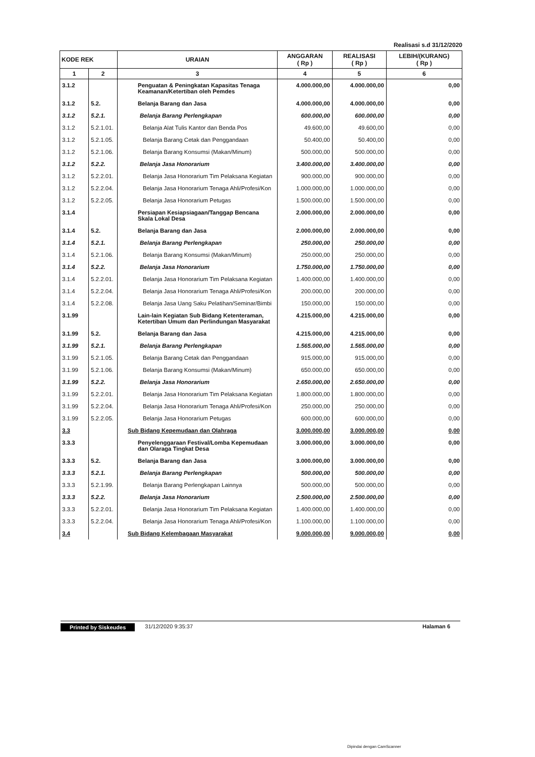Realisasi s.d 31/12/2020
| KODE REK | | URAIAN | ANGGARAN ( Rp ) | REALISASI ( Rp ) | LEBIH/(KURANG) ( Rp ) |
| --- | --- | --- | --- | --- | --- |
| 1 | 2 | 3 | 4 | 5 | 6 |
| 3.1.2 | | Penguatan & Peningkatan Kapasitas Tenaga Keamanan/Ketertiban oleh Pemdes | 4.000.000,00 | 4.000.000,00 | 0,00 |
| 3.1.2 | 5.2. | Belanja Barang dan Jasa | 4.000.000,00 | 4.000.000,00 | 0,00 |
| 3.1.2 | 5.2.1. | Belanja Barang Perlengkapan | 600.000,00 | 600.000,00 | 0,00 |
| 3.1.2 | 5.2.1.01. | Belanja Alat Tulis Kantor dan Benda Pos | 49.600,00 | 49.600,00 | 0,00 |
| 3.1.2 | 5.2.1.05. | Belanja Barang Cetak dan Penggandaan | 50.400,00 | 50.400,00 | 0,00 |
| 3.1.2 | 5.2.1.06. | Belanja Barang Konsumsi (Makan/Minum) | 500.000,00 | 500.000,00 | 0,00 |
| 3.1.2 | 5.2.2. | Belanja Jasa Honorarium | 3.400.000,00 | 3.400.000,00 | 0,00 |
| 3.1.2 | 5.2.2.01. | Belanja Jasa Honorarium Tim Pelaksana Kegiatan | 900.000,00 | 900.000,00 | 0,00 |
| 3.1.2 | 5.2.2.04. | Belanja Jasa Honorarium Tenaga Ahli/Profesi/Kon | 1.000.000,00 | 1.000.000,00 | 0,00 |
| 3.1.2 | 5.2.2.05. | Belanja Jasa Honorarium Petugas | 1.500.000,00 | 1.500.000,00 | 0,00 |
| 3.1.4 | | Persiapan Kesiapsiagaan/Tanggap Bencana Skala Lokal Desa | 2.000.000,00 | 2.000.000,00 | 0,00 |
| 3.1.4 | 5.2. | Belanja Barang dan Jasa | 2.000.000,00 | 2.000.000,00 | 0,00 |
| 3.1.4 | 5.2.1. | Belanja Barang Perlengkapan | 250.000,00 | 250.000,00 | 0,00 |
| 3.1.4 | 5.2.1.06. | Belanja Barang Konsumsi (Makan/Minum) | 250.000,00 | 250.000,00 | 0,00 |
| 3.1.4 | 5.2.2. | Belanja Jasa Honorarium | 1.750.000,00 | 1.750.000,00 | 0,00 |
| 3.1.4 | 5.2.2.01. | Belanja Jasa Honorarium Tim Pelaksana Kegiatan | 1.400.000,00 | 1.400.000,00 | 0,00 |
| 3.1.4 | 5.2.2.04. | Belanja Jasa Honorarium Tenaga Ahli/Profesi/Kon | 200.000,00 | 200.000,00 | 0,00 |
| 3.1.4 | 5.2.2.08. | Belanja Jasa Uang Saku Pelatihan/Seminar/Bimbi | 150.000,00 | 150.000,00 | 0,00 |
| 3.1.99 | | Lain-lain Kegiatan Sub Bidang Ketenteraman, Ketertiban Umum dan Perlindungan Masyarakat | 4.215.000,00 | 4.215.000,00 | 0,00 |
| 3.1.99 | 5.2. | Belanja Barang dan Jasa | 4.215.000,00 | 4.215.000,00 | 0,00 |
| 3.1.99 | 5.2.1. | Belanja Barang Perlengkapan | 1.565.000,00 | 1.565.000,00 | 0,00 |
| 3.1.99 | 5.2.1.05. | Belanja Barang Cetak dan Penggandaan | 915.000,00 | 915.000,00 | 0,00 |
| 3.1.99 | 5.2.1.06. | Belanja Barang Konsumsi (Makan/Minum) | 650.000,00 | 650.000,00 | 0,00 |
| 3.1.99 | 5.2.2. | Belanja Jasa Honorarium | 2.650.000,00 | 2.650.000,00 | 0,00 |
| 3.1.99 | 5.2.2.01. | Belanja Jasa Honorarium Tim Pelaksana Kegiatan | 1.800.000,00 | 1.800.000,00 | 0,00 |
| 3.1.99 | 5.2.2.04. | Belanja Jasa Honorarium Tenaga Ahli/Profesi/Kon | 250.000,00 | 250.000,00 | 0,00 |
| 3.1.99 | 5.2.2.05. | Belanja Jasa Honorarium Petugas | 600.000,00 | 600.000,00 | 0,00 |
| 3.3 | | Sub Bidang Kepemudaan dan Olahraga | 3.000.000,00 | 3.000.000,00 | 0,00 |
| 3.3.3 | | Penyelenggaraan Festival/Lomba Kepemudaan dan Olaraga Tingkat Desa | 3.000.000,00 | 3.000.000,00 | 0,00 |
| 3.3.3 | 5.2. | Belanja Barang dan Jasa | 3.000.000,00 | 3.000.000,00 | 0,00 |
| 3.3.3 | 5.2.1. | Belanja Barang Perlengkapan | 500.000,00 | 500.000,00 | 0,00 |
| 3.3.3 | 5.2.1.99. | Belanja Barang Perlengkapan Lainnya | 500.000,00 | 500.000,00 | 0,00 |
| 3.3.3 | 5.2.2. | Belanja Jasa Honorarium | 2.500.000,00 | 2.500.000,00 | 0,00 |
| 3.3.3 | 5.2.2.01. | Belanja Jasa Honorarium Tim Pelaksana Kegiatan | 1.400.000,00 | 1.400.000,00 | 0,00 |
| 3.3.3 | 5.2.2.04. | Belanja Jasa Honorarium Tenaga Ahli/Profesi/Kon | 1.100.000,00 | 1.100.000,00 | 0,00 |
| 3.4 | | Sub Bidang Kelembagaan Masyarakat | 9.000.000,00 | 9.000.000,00 | 0,00 |
Printed by Siskeudes 31/12/2020 9:35:37 Halaman 6
Dipindai dengan CamScanner